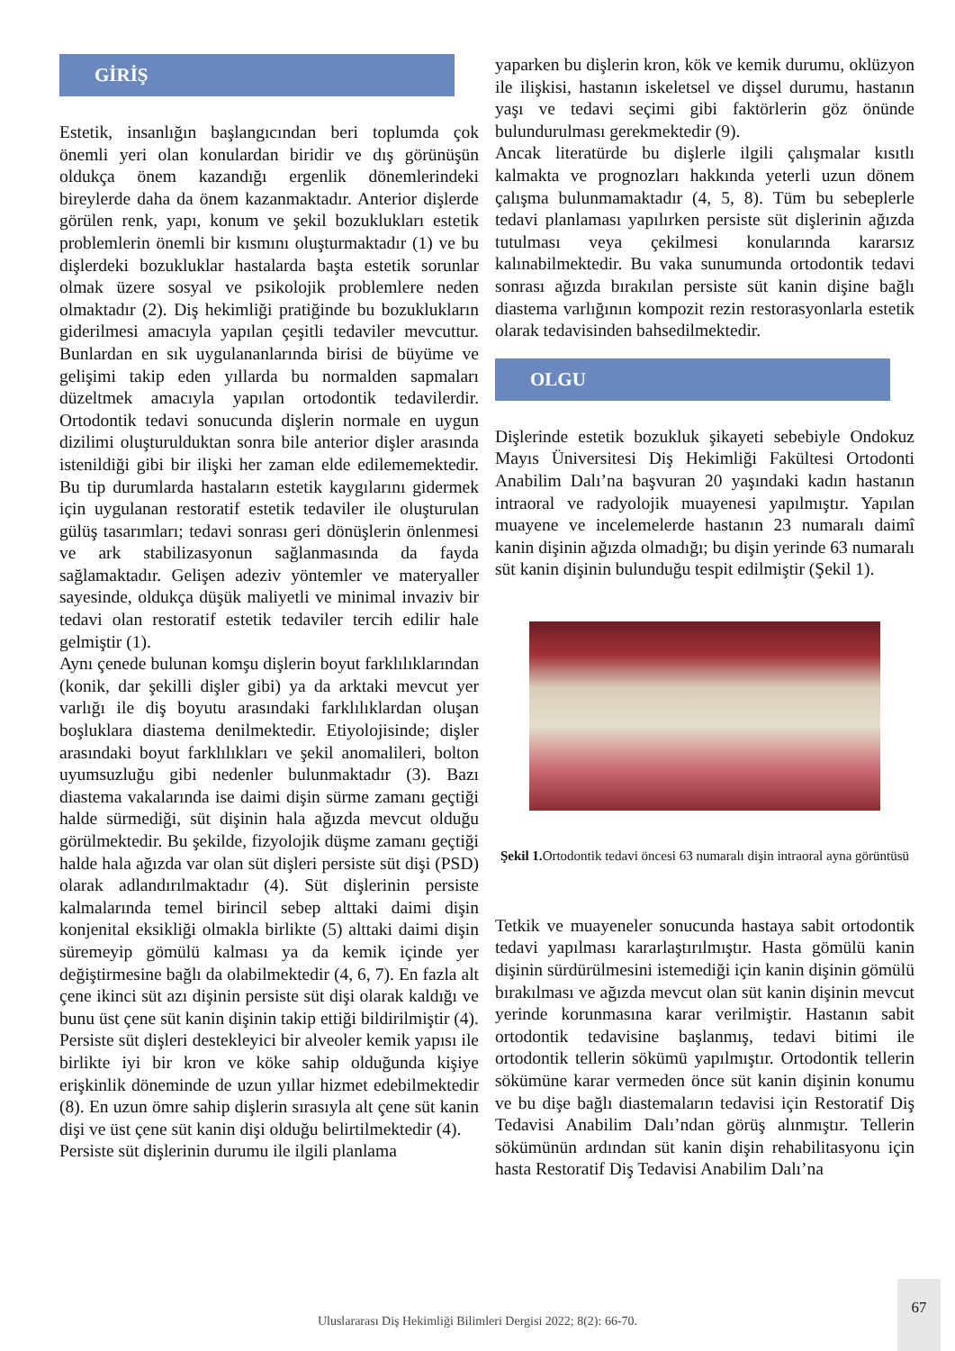GİRİŞ
Estetik, insanlığın başlangıcından beri toplumda çok önemli yeri olan konulardan biridir ve dış görünüşün oldukça önem kazandığı ergenlik dönemlerindeki bireylerde daha da önem kazanmaktadır. Anterior dişlerde görülen renk, yapı, konum ve şekil bozuklukları estetik problemlerin önemli bir kısmını oluşturmaktadır (1) ve bu dişlerdeki bozukluklar hastalarda başta estetik sorunlar olmak üzere sosyal ve psikolojik problemlere neden olmaktadır (2). Diş hekimliği pratiğinde bu bozuklukların giderilmesi amacıyla yapılan çeşitli tedaviler mevcuttur. Bunlardan en sık uygulananlarında birisi de büyüme ve gelişimi takip eden yıllarda bu normalden sapmaları düzeltmek amacıyla yapılan ortodontik tedavilerdir. Ortodontik tedavi sonucunda dişlerin normale en uygun dizilimi oluşturulduktan sonra bile anterior dişler arasında istenildiği gibi bir ilişki her zaman elde edilememektedir. Bu tip durumlarda hastaların estetik kaygılarını gidermek için uygulanan restoratif estetik tedaviler ile oluşturulan gülüş tasarımları; tedavi sonrası geri dönüşlerin önlenmesi ve ark stabilizasyonun sağlanmasında da fayda sağlamaktadır. Gelişen adeziv yöntemler ve materyaller sayesinde, oldukça düşük maliyetli ve minimal invaziv bir tedavi olan restoratif estetik tedaviler tercih edilir hale gelmiştir (1).
Aynı çenede bulunan komşu dişlerin boyut farklılıklarından (konik, dar şekilli dişler gibi) ya da arktaki mevcut yer varlığı ile diş boyutu arasındaki farklılıklardan oluşan boşluklara diastema denilmektedir. Etiyolojisinde; dişler arasındaki boyut farklılıkları ve şekil anomalileri, bolton uyumsuzluğu gibi nedenler bulunmaktadır (3). Bazı diastema vakalarında ise daimi dişin sürme zamanı geçtiği halde sürmediği, süt dişinin hala ağızda mevcut olduğu görülmektedir. Bu şekilde, fizyolojik düşme zamanı geçtiği halde hala ağızda var olan süt dişleri persiste süt dişi (PSD) olarak adlandırılmaktadır (4). Süt dişlerinin persiste kalmalarında temel birincil sebep alttaki daimi dişin konjenital eksikliği olmakla birlikte (5) alttaki daimi dişin süremeyip gömülü kalması ya da kemik içinde yer değiştirmesine bağlı da olabilmektedir (4, 6, 7). En fazla alt çene ikinci süt azı dişinin persiste süt dişi olarak kaldığı ve bunu üst çene süt kanin dişinin takip ettiği bildirilmiştir (4). Persiste süt dişleri destekleyici bir alveoler kemik yapısı ile birlikte iyi bir kron ve köke sahip olduğunda kişiye erişkinlik döneminde de uzun yıllar hizmet edebilmektedir (8). En uzun ömre sahip dişlerin sırasıyla alt çene süt kanin dişi ve üst çene süt kanin dişi olduğu belirtilmektedir (4).
Persiste süt dişlerinin durumu ile ilgili planlama
yaparken bu dişlerin kron, kök ve kemik durumu, oklüzyon ile ilişkisi, hastanın iskeletsel ve dişsel durumu, hastanın yaşı ve tedavi seçimi gibi faktörlerin göz önünde bulundurulması gerekmektedir (9).
Ancak literatürde bu dişlerle ilgili çalışmalar kısıtlı kalmakta ve prognozları hakkında yeterli uzun dönem çalışma bulunmamaktadır (4, 5, 8). Tüm bu sebeplerle tedavi planlaması yapılırken persiste süt dişlerinin ağızda tutulması veya çekilmesi konularında kararsız kalınabilmektedir. Bu vaka sunumunda ortodontik tedavi sonrası ağızda bırakılan persiste süt kanin dişine bağlı diastema varlığının kompozit rezin restorasyonlarla estetik olarak tedavisinden bahsedilmektedir.
OLGU
Dişlerinde estetik bozukluk şikayeti sebebiyle Ondokuz Mayıs Üniversitesi Diş Hekimliği Fakültesi Ortodonti Anabilim Dalı’na başvuran 20 yaşındaki kadın hastanın intraoral ve radyolojik muayenesi yapılmıştır. Yapılan muayene ve incelemelerde hastanın 23 numaralı daimî kanin dişinin ağızda olmadığı; bu dişin yerinde 63 numaralı süt kanin dişinin bulunduğu tespit edilmiştir (Şekil 1).
Şekil 1. Ortodontik tedavi öncesi 63 numaralı dişin intraoral ayna görüntüsü
Tetkik ve muayeneler sonucunda hastaya sabit ortodontik tedavi yapılması kararlaştırılmıştır. Hasta gömülü kanin dişinin sürdürülmesini istemediği için kanin dişinin gömülü bırakılması ve ağızda mevcut olan süt kanin dişinin mevcut yerinde korunmasına karar verilmiştir. Hastanın sabit ortodontik tedavisine başlanmış, tedavi bitimi ile ortodontik tellerin sökümü yapılmıştır. Ortodontik tellerin sökümüne karar vermeden önce süt kanin dişinin konumu ve bu dişe bağlı diastemaların tedavisi için Restoratif Diş Tedavisi Anabilim Dalı’ndan görüş alınmıştır. Tellerin sökümünün ardından süt kanin dişin rehabilitasyonu için hasta Restoratif Diş Tedavisi Anabilim Dalı’na
Uluslararası Diş Hekimliği Bilimleri Dergisi 2022; 8(2): 66-70.
67